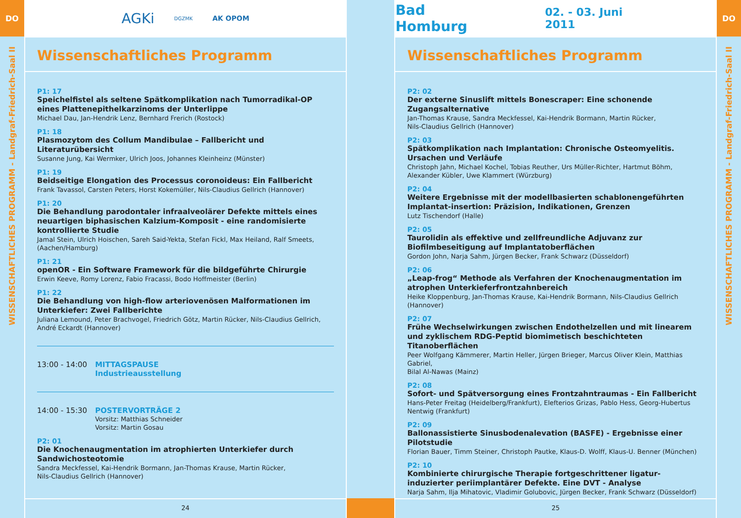DO
WISSENSCHAFTLICHES PROGRAMM - Landgraf-Friedrich-Saal II
AGKi DGZMK AK OPOM
Wissenschaftliches Programm
P1: 17
Speichelfistel als seltene Spätkomplikation nach Tumorradikal-OP eines Plattenepithelkarzinoms der Unterlippe
Michael Dau, Jan-Hendrik Lenz, Bernhard Frerich (Rostock)
P1: 18
Plasmozytom des Collum Mandibulae – Fallbericht und Literaturübersicht
Susanne Jung, Kai Wermker, Ulrich Joos, Johannes Kleinheinz (Münster)
P1: 19
Beidseitige Elongation des Processus coronoideus: Ein Fallbericht
Frank Tavassol, Carsten Peters, Horst Kokemüller, Nils-Claudius Gellrich (Hannover)
P1: 20
Die Behandlung parodontaler infraalveolärer Defekte mittels eines neuartigen biphasischen Kalzium-Komposit - eine randomisierte kontrollierte Studie
Jamal Stein, Ulrich Hoischen, Sareh Said-Yekta, Stefan Fickl, Max Heiland, Ralf Smeets, (Aachen/Hamburg)
P1: 21
openOR - Ein Software Framework für die bildgeführte Chirurgie
Erwin Keeve, Romy Lorenz, Fabio Fracassi, Bodo Hoffmeister (Berlin)
P1: 22
Die Behandlung von high-flow arteriovenösen Malformationen im Unterkiefer: Zwei Fallberichte
Juliana Lemound, Peter Brachvogel, Friedrich Götz, Martin Rücker, Nils-Claudius Gellrich,
André Eckardt (Hannover)
13:00 - 14:00 MITTAGSPAUSE
Industrieausstellung
14:00 - 15:30 POSTERVORTRÄGE 2
Vorsitz: Matthias Schneider
Vorsitz: Martin Gosau
P2: 01
Die Knochenaugmentation im atrophierten Unterkiefer durch Sandwichosteotomie
Sandra Meckfessel, Kai-Hendrik Bormann, Jan-Thomas Krause, Martin Rücker,
Nils-Claudius Gellrich (Hannover)
24
Bad Homburg 02. - 03. Juni 2011
Wissenschaftliches Programm
P2: 02
Der externe Sinuslift mittels Bonescraper: Eine schonende Zugangsalternative
Jan-Thomas Krause, Sandra Meckfessel, Kai-Hendrik Bormann, Martin Rücker,
Nils-Claudius Gellrich (Hannover)
P2: 03
Spätkomplikation nach Implantation: Chronische Osteomyelitis. Ursachen und Verläufe
Christoph Jahn, Michael Kochel, Tobias Reuther, Urs Müller-Richter, Hartmut Böhm,
Alexander Kübler, Uwe Klammert (Würzburg)
P2: 04
Weitere Ergebnisse mit der modellbasierten schablonengeführten Implantat-insertion: Präzision, Indikationen, Grenzen
Lutz Tischendorf (Halle)
P2: 05
Taurolidin als effektive und zellfreundliche Adjuvanz zur Biofilmbeseitigung auf Implantatoberflächen
Gordon John, Narja Sahm, Jürgen Becker, Frank Schwarz (Düsseldorf)
P2: 06
„Leap-frog“ Methode als Verfahren der Knochenaugmentation im atrophen Unterkieferfrontzahnbereich
Heike Kloppenburg, Jan-Thomas Krause, Kai-Hendrik Bormann, Nils-Claudius Gellrich (Hannover)
P2: 07
Frühe Wechselwirkungen zwischen Endothelzellen und mit linearem und zyklischem RDG-Peptid biomimetisch beschichteten Titanoberflächen
Peer Wolfgang Kämmerer, Martin Heller, Jürgen Brieger, Marcus Oliver Klein, Matthias Gabriel,
Bilal Al-Nawas (Mainz)
P2: 08
Sofort- und Spätversorgung eines Frontzahntraumas - Ein Fallbericht
Hans-Peter Freitag (Heidelberg/Frankfurt), Elefterios Grizas, Pablo Hess, Georg-Hubertus Nentwig (Frankfurt)
P2: 09
Ballonassistierte Sinusbodenalevation (BASFE) - Ergebnisse einer Pilotstudie
Florian Bauer, Timm Steiner, Christoph Pautke, Klaus-D. Wolff, Klaus-U. Benner (München)
P2: 10
Kombinierte chirurgische Therapie fortgeschrittener ligatur-induzierter periimplantärer Defekte. Eine DVT - Analyse
Narja Sahm, Ilja Mihatovic, Vladimir Golubovic, Jürgen Becker, Frank Schwarz (Düsseldorf)
25
DO
WISSENSCHAFTLICHES PROGRAMM - Landgraf-Friedrich-Saal II